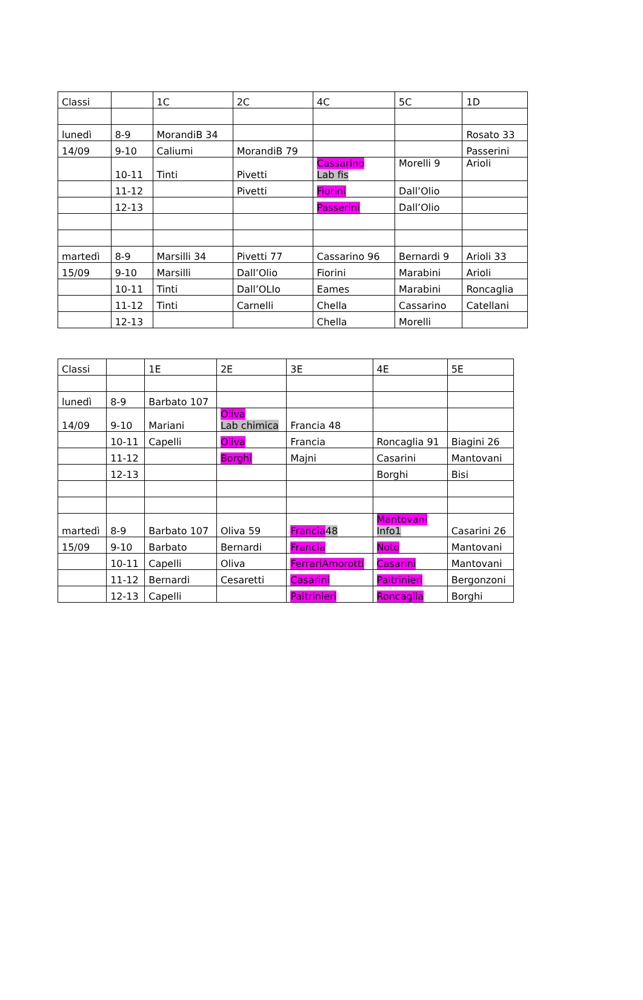| Classi | | 1C | 2C | 4C | 5C | 1D |
| lunedì | 8-9 | MorandiB 34 | | | | Rosato 33 |
| 14/09 | 9-10 | Caliumi | MorandiB 79 | | | Passerini |
| | 10-11 | Tinti | Pivetti | Cassarino Lab fis | Morelli 9 | Arioli |
| | 11-12 | | Pivetti | Fiorini | Dall’Olio | |
| | 12-13 | | | Passerini | Dall’Olio | |
| martedì | 8-9 | Marsilli 34 | Pivetti 77 | Cassarino 96 | Bernardi 9 | Arioli 33 |
| 15/09 | 9-10 | Marsilli | Dall’Olio | Fiorini | Marabini | Arioli |
| | 10-11 | Tinti | Dall’OLIo | Eames | Marabini | Roncaglia |
| | 11-12 | Tinti | Carnelli | Chella | Cassarino | Catellani |
| | 12-13 | | | Chella | Morelli | |
| Classi | | 1E | 2E | 3E | 4E | 5E |
| lunedì | 8-9 | Barbato 107 | | | | |
| 14/09 | 9-10 | Mariani | Oliva Lab chimica | Francia 48 | | |
| | 10-11 | Capelli | Oliva | Francia | Roncaglia 91 | Biagini 26 |
| | 11-12 | | Borghi | Majni | Casarini | Mantovani |
| | 12-13 | | | | Borghi | Bisi |
| martedì | 8-9 | Barbato 107 | Oliva 59 | Francia 48 | Mantovani Info1 | Casarini 26 |
| 15/09 | 9-10 | Barbato | Bernardi | Francia | Noto | Mantovani |
| | 10-11 | Capelli | Oliva | FerrariAmorotti | Casarini | Mantovani |
| | 11-12 | Bernardi | Cesaretti | Casarini | Paltrinieri | Bergonzoni |
| | 12-13 | Capelli | | Paltrinieri | Roncaglia | Borghi |